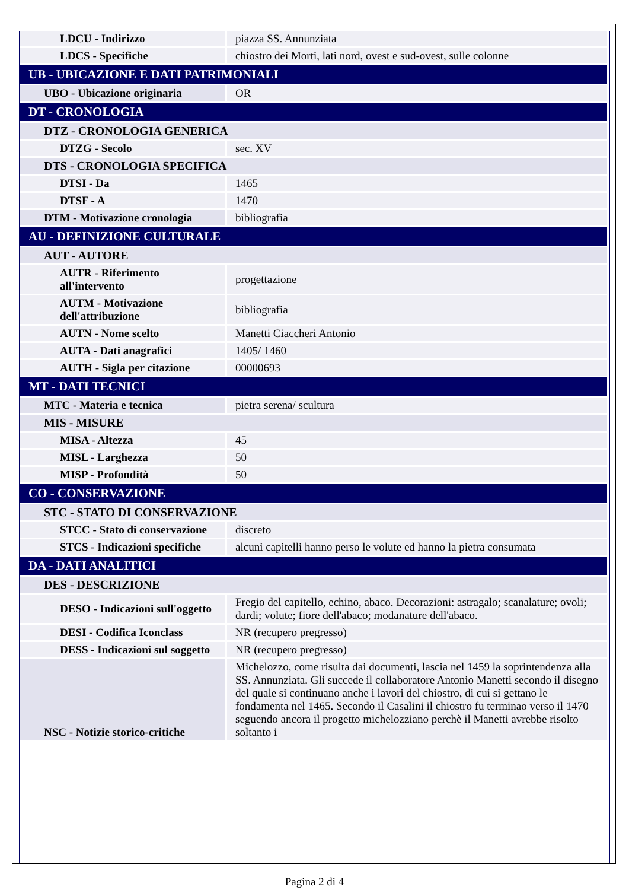| LDCU - Indirizzo | piazza SS. Annunziata |
| LDCS - Specifiche | chiostro dei Morti, lati nord, ovest e sud-ovest, sulle colonne |
| UB - UBICAZIONE E DATI PATRIMONIALI | |
| UBO - Ubicazione originaria | OR |
| DT - CRONOLOGIA | |
| DTZ - CRONOLOGIA GENERICA | |
| DTZG - Secolo | sec. XV |
| DTS - CRONOLOGIA SPECIFICA | |
| DTSI - Da | 1465 |
| DTSF - A | 1470 |
| DTM - Motivazione cronologia | bibliografia |
| AU - DEFINIZIONE CULTURALE | |
| AUT - AUTORE | |
| AUTR - Riferimento all'intervento | progettazione |
| AUTM - Motivazione dell'attribuzione | bibliografia |
| AUTN - Nome scelto | Manetti Ciaccheri Antonio |
| AUTA - Dati anagrafici | 1405/ 1460 |
| AUTH - Sigla per citazione | 00000693 |
| MT - DATI TECNICI | |
| MTC - Materia e tecnica | pietra serena/ scultura |
| MIS - MISURE | |
| MISA - Altezza | 45 |
| MISL - Larghezza | 50 |
| MISP - Profondità | 50 |
| CO - CONSERVAZIONE | |
| STC - STATO DI CONSERVAZIONE | |
| STCC - Stato di conservazione | discreto |
| STCS - Indicazioni specifiche | alcuni capitelli hanno perso le volute ed hanno la pietra consumata |
| DA - DATI ANALITICI | |
| DES - DESCRIZIONE | |
| DESO - Indicazioni sull'oggetto | Fregio del capitello, echino, abaco. Decorazioni: astragalo; scanalature; ovoli; dardi; volute; fiore dell'abaco; modanature dell'abaco. |
| DESI - Codifica Iconclass | NR (recupero pregresso) |
| DESS - Indicazioni sul soggetto | NR (recupero pregresso) |
| NSC - Notizie storico-critiche | Michelozzo, come risulta dai documenti, lascia nel 1459 la soprintendenza alla SS. Annunziata. Gli succede il collaboratore Antonio Manetti secondo il disegno del quale si continuano anche i lavori del chiostro, di cui si gettano le fondamenta nel 1465. Secondo il Casalini il chiostro fu terminao verso il 1470 seguendo ancora il progetto michelozziano perchè il Manetti avrebbe risolto soltanto i |
Pagina 2 di 4